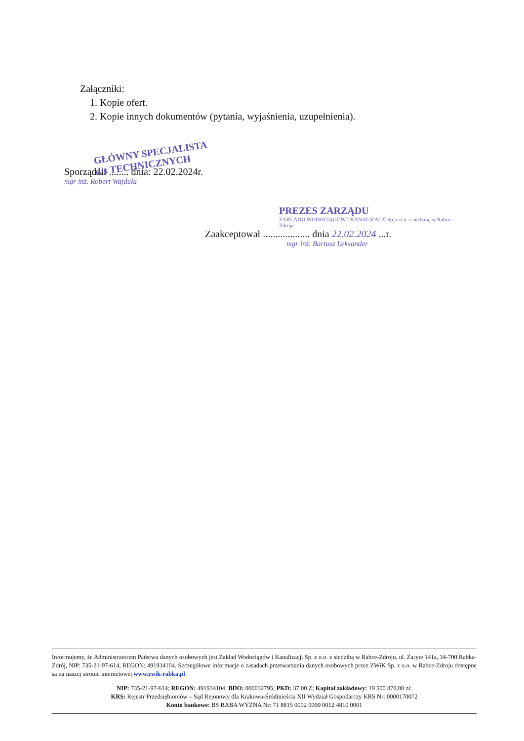Załączniki:
1. Kopie ofert.
2. Kopie innych dokumentów (pytania, wyjaśnienia, uzupełnienia).
GŁÓWNY SPECJALISTA
d/s TECHNICZNYCH
Sporządził ........ dnia: 22.02.2024r.
mgr inż. Robert Wajduła
PREZES ZARZĄDU
ZAKŁADU WODOCIĄGÓW I KANALIZACJI Sp. z o.o. z siedzibą w Rabce-Zdroju
Zaakceptował ................... dnia 22.02.2024 ...r.
mgr inż. Bartosz Leksander
Informujemy, że Administratorem Państwa danych osobowych jest Zakład Wodociągów i Kanalizacji Sp. z o.o. z siedzibą w Rabce-Zdroju, ul. Zaryte 141a, 34-700 Rabka-Zdrój, NIP: 735-21-97-614, REGON: 491934104. Szczegółowe informacje o zasadach przetwarzania danych osobowych przez ZWiK Sp. z o.o. w Rabce-Zdroju dostępne są na naszej stronie internetowej www.zwik-rabka.pl
NIP: 735-21-97-614; REGON: 491934104; BDO: 000032795; PKD: 37.00.Z; Kapitał zakładowy: 19 500 870,00 zł;
KRS: Rejestr Przedsiębiorców – Sąd Rejonowy dla Krakowa-Śródmieścia XII Wydział Gospodarczy KRS Nr: 0000170072
Konto bankowe: BS RABA WYŻNA Nr: 71 8815 0002 0000 0012 4810 0001